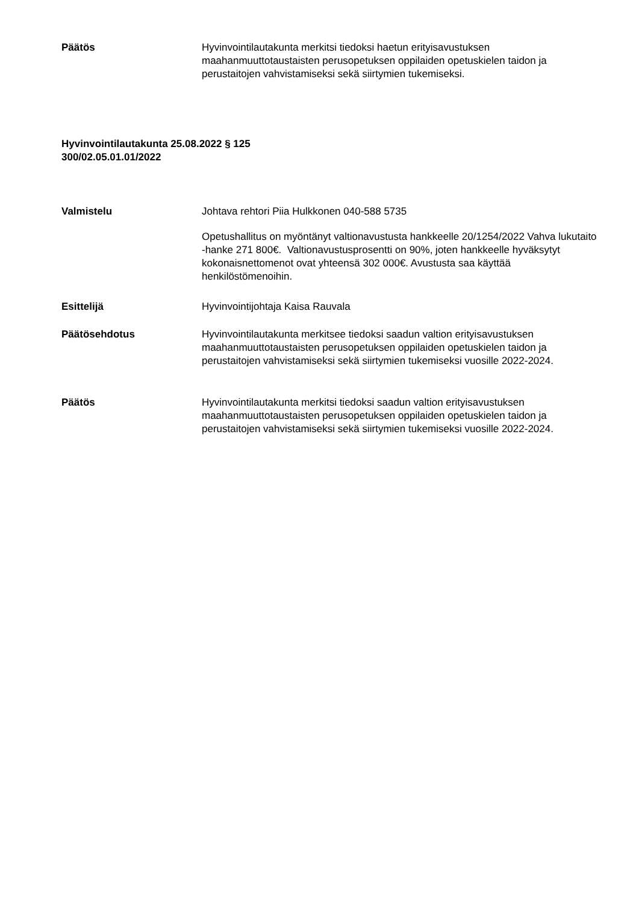Päätös Hyvinvointilautakunta merkitsi tiedoksi haetun erityisavustuksen maahanmuuttotaustaisten perusopetuksen oppilaiden opetuskielen taidon ja perustaitojen vahvistamiseksi sekä siirtymien tukemiseksi.
Hyvinvointilautakunta 25.08.2022 § 125
300/02.05.01.01/2022
Valmistelu Johtava rehtori Piia Hulkkonen 040-588 5735
Opetushallitus on myöntänyt valtionavustusta hankkeelle 20/1254/2022 Vahva lukutaito -hanke 271 800€. Valtionavustusprosentti on 90%, joten hankkeelle hyväksytyt kokonaisnettomenot ovat yhteensä 302 000€. Avustusta saa käyttää henkilöstömenoihin.
Esittelijä Hyvinvointijohtaja Kaisa Rauvala
Päätösehdotus Hyvinvointilautakunta merkitsee tiedoksi saadun valtion erityisavustuksen maahanmuuttotaustaisten perusopetuksen oppilaiden opetuskielen taidon ja perustaitojen vahvistamiseksi sekä siirtymien tukemiseksi vuosille 2022-2024.
Päätös Hyvinvointilautakunta merkitsi tiedoksi saadun valtion erityisavustuksen maahanmuuttotaustaisten perusopetuksen oppilaiden opetuskielen taidon ja perustaitojen vahvistamiseksi sekä siirtymien tukemiseksi vuosille 2022-2024.